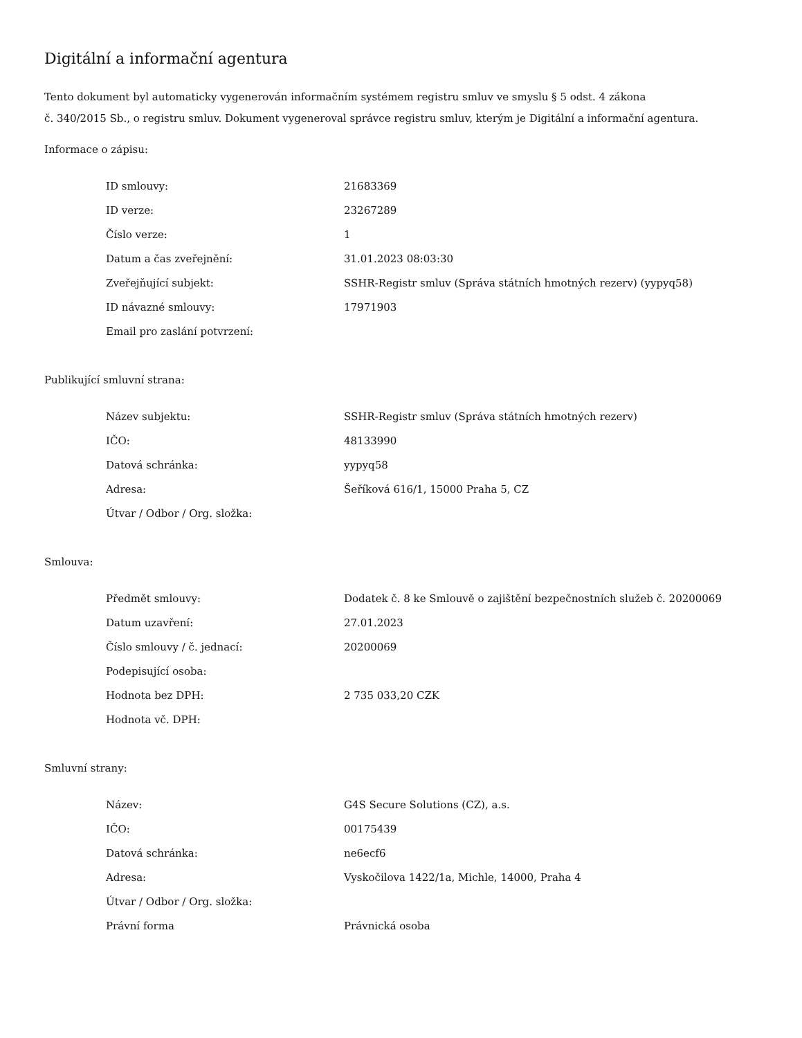Digitální a informační agentura
Tento dokument byl automaticky vygenerován informačním systémem registru smluv ve smyslu § 5 odst. 4 zákona
č. 340/2015 Sb., o registru smluv. Dokument vygeneroval správce registru smluv, kterým je Digitální a informační agentura.
Informace o zápisu:
| ID smlouvy: | 21683369 |
| ID verze: | 23267289 |
| Číslo verze: | 1 |
| Datum a čas zveřejnění: | 31.01.2023 08:03:30 |
| Zveřejňující subjekt: | SSHR-Registr smluv (Správa státních hmotných rezerv) (yypyq58) |
| ID návazné smlouvy: | 17971903 |
| Email pro zaslání potvrzení: | |
Publikující smluvní strana:
| Název subjektu: | SSHR-Registr smluv (Správa státních hmotných rezerv) |
| IČO: | 48133990 |
| Datová schránka: | yypyq58 |
| Adresa: | Šeříková 616/1, 15000 Praha 5, CZ |
| Útvar / Odbor / Org. složka: | |
Smlouva:
| Předmět smlouvy: | Dodatek č. 8 ke Smlouvě o zajištění bezpečnostních služeb č. 20200069 |
| Datum uzavření: | 27.01.2023 |
| Číslo smlouvy / č. jednací: | 20200069 |
| Podepisující osoba: | |
| Hodnota bez DPH: | 2 735 033,20 CZK |
| Hodnota vč. DPH: | |
Smluvní strany:
| Název: | G4S Secure Solutions (CZ), a.s. |
| IČO: | 00175439 |
| Datová schránka: | ne6ecf6 |
| Adresa: | Vyskočilova 1422/1a, Michle, 14000, Praha 4 |
| Útvar / Odbor / Org. složka: | |
| Právní forma | Právnická osoba |